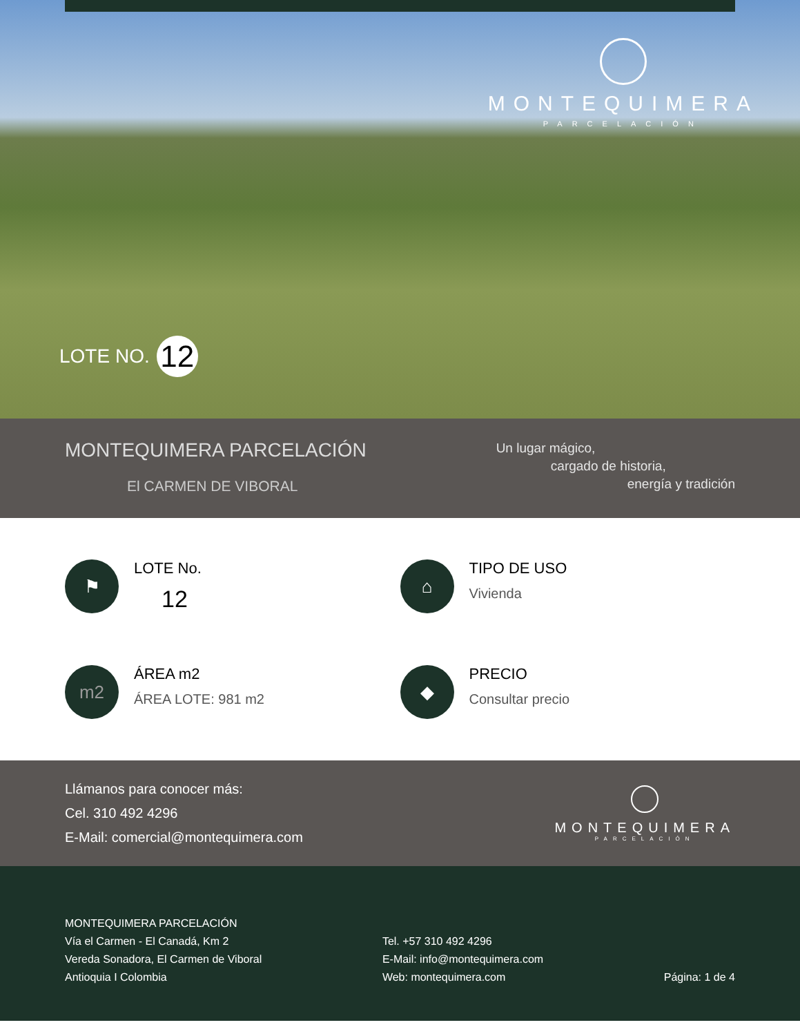MONTEQUIMERA
PARCELACIÓN
LOTE NO. 12
MONTEQUIMERA PARCELACIÓN
El CARMEN DE VIBORAL
Un lugar mágico,
cargado de historia,
energía y tradición
⚑
LOTE No.
12
⌂
TIPO DE USO
Vivienda
m2
ÁREA m2
ÁREA LOTE: 981 m2
◆
PRECIO
Consultar precio
Llámanos para conocer más:
Cel. 310 492 4296
E-Mail: comercial@montequimera.com
MONTEQUIMERA
PARCELACIÓN
MONTEQUIMERA PARCELACIÓN
Vía el Carmen - El Canadá, Km 2
Vereda Sonadora, El Carmen de Viboral
Antioquia I Colombia
Tel. +57 310 492 4296
E-Mail: info@montequimera.com
Web: montequimera.com
Página: 1 de 4